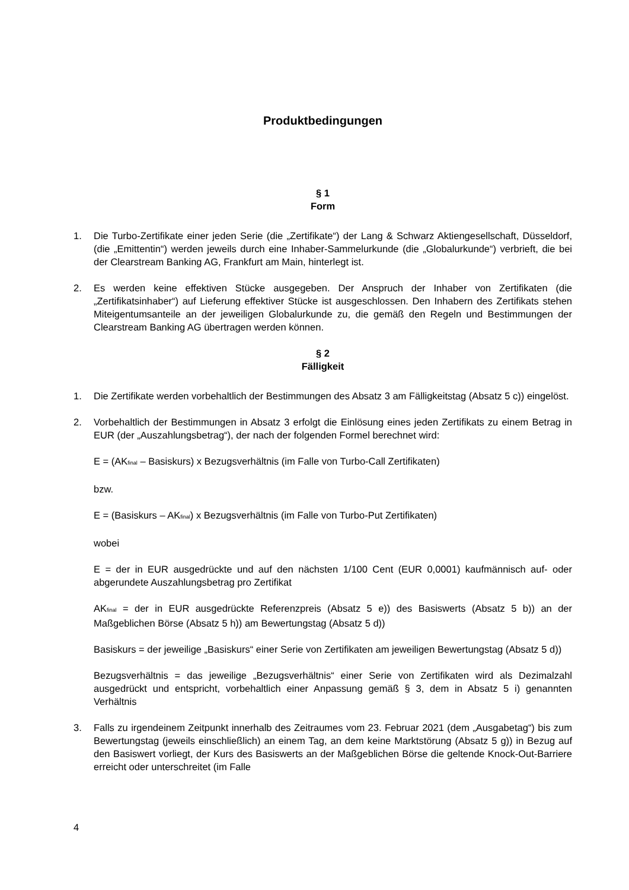Produktbedingungen
§ 1
Form
1. Die Turbo-Zertifikate einer jeden Serie (die „Zertifikate“) der Lang & Schwarz Aktiengesellschaft, Düsseldorf, (die „Emittentin“) werden jeweils durch eine Inhaber-Sammelurkunde (die „Globalurkunde“) verbrieft, die bei der Clearstream Banking AG, Frankfurt am Main, hinterlegt ist.
2. Es werden keine effektiven Stücke ausgegeben. Der Anspruch der Inhaber von Zertifikaten (die „Zertifikatsinhaber“) auf Lieferung effektiver Stücke ist ausgeschlossen. Den Inhabern des Zertifikats stehen Miteigentumsanteile an der jeweiligen Globalurkunde zu, die gemäß den Regeln und Bestimmungen der Clearstream Banking AG übertragen werden können.
§ 2
Fälligkeit
1. Die Zertifikate werden vorbehaltlich der Bestimmungen des Absatz 3 am Fälligkeitstag (Absatz 5 c)) eingelöst.
2. Vorbehaltlich der Bestimmungen in Absatz 3 erfolgt die Einlösung eines jeden Zertifikats zu einem Betrag in EUR (der „Auszahlungsbetrag“), der nach der folgenden Formel berechnet wird:
E = (AK<sub>final</sub> – Basiskurs) x Bezugsverhältnis (im Falle von Turbo-Call Zertifikaten)
bzw.
E = (Basiskurs – AK<sub>final</sub>) x Bezugsverhältnis (im Falle von Turbo-Put Zertifikaten)
wobei
E = der in EUR ausgedrückte und auf den nächsten 1/100 Cent (EUR 0,0001) kaufmännisch auf- oder abgerundete Auszahlungsbetrag pro Zertifikat
AK<sub>final</sub> = der in EUR ausgedrückte Referenzpreis (Absatz 5 e)) des Basiswerts (Absatz 5 b)) an der Maßgeblichen Börse (Absatz 5 h)) am Bewertungstag (Absatz 5 d))
Basiskurs = der jeweilige „Basiskurs“ einer Serie von Zertifikaten am jeweiligen Bewertungstag (Absatz 5 d))
Bezugsverhältnis = das jeweilige „Bezugsverhältnis“ einer Serie von Zertifikaten wird als Dezimalzahl ausgedrückt und entspricht, vorbehaltlich einer Anpassung gemäß § 3, dem in Absatz 5 i) genannten Verhältnis
3. Falls zu irgendeinem Zeitpunkt innerhalb des Zeitraumes vom 23. Februar 2021 (dem „Ausgabetag“) bis zum Bewertungstag (jeweils einschließlich) an einem Tag, an dem keine Marktstörung (Absatz 5 g)) in Bezug auf den Basiswert vorliegt, der Kurs des Basiswerts an der Maßgeblichen Börse die geltende Knock-Out-Barriere erreicht oder unterschreitet (im Falle
4